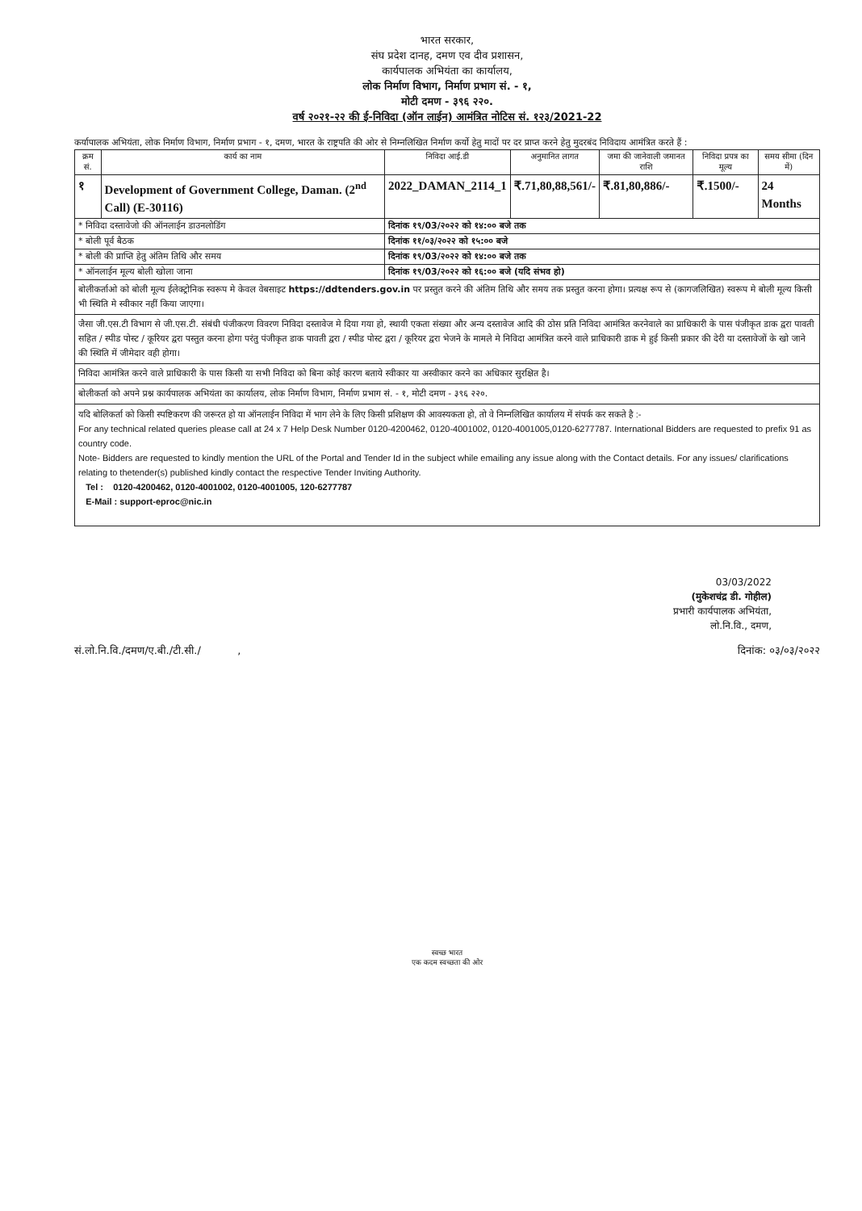भारत सरकार,
संघ प्रदेश दानह, दमण एव दीव प्रशासन,
कार्यपालक अभियंता का कार्यालय,
लोक निर्माण विभाग, निर्माण प्रभाग सं. - १,
मोटी दमण - ३९६ २२०.
वर्ष २०२१-२२ की ई-निविदा (ऑन लाईन) आमंत्रित नोटिस सं. १२३/2021-22
कर्यापालक अभियंता, लोक निर्माण विभाग, निर्माण प्रभाग - १, दमण, भारत के राष्ट्रपति की ओर से निम्नलिखित निर्माण कर्यो हेतु मादों पर दर प्राप्त करने हेतु मुदरबंद निविदाय आमंत्रित करते हैं :
| क्रम सं. | कार्य का नाम | निविदा आई.डी | अनुमानित लागत | जमा की जानेवाली जमानत राशि | निविदा प्रपत्र का मूल्य | समय सीमा (दिन में) |
| --- | --- | --- | --- | --- | --- | --- |
| १ | Development of Government College, Daman. (2<sup>nd</sup> Call) (E-30116) | 2022_DAMAN_2114_1 | ₹.71,80,88,561/- | ₹.81,80,886/- | ₹.1500/- | 24 Months |
| * निविदा दस्तावेजो की ऑनलाईन डाउनलोडिंग | | दिनांक १९/03/२०२२ को १४:०० बजे तक | | | | |
| * बोली पूर्व बैठक | | दिनांक ११/०३/२०२२ को १५:०० बजे | | | | |
| * बोली की प्राप्ति हेतु अंतिम तिथि और समय | | दिनांक १९/03/२०२२ को १४:०० बजे तक | | | | |
| * ऑनलाईन मूल्य बोली खोला जाना | | दिनांक १९/03/२०२२ को १६:०० बजे (यदि संभव हो) | | | | |
बोलीकर्ताओ को बोली मूल्य ईलेक्ट्रोनिक स्वरूप मे केवल वेबसाइट https://ddtenders.gov.in पर प्रस्तुत करने की अंतिम तिथि और समय तक प्रस्तुत करना होगा। प्रत्यक्ष रूप से (कागजलिखित) स्वरूप मे बोली मूल्य किसी भी स्थिति मे स्वीकार नहीं किया जाएगा।
जैसा जी.एस.टी विभाग से जी.एस.टी. संबंधी पंजीकरण विवरण निविदा दस्तावेज मे दिया गया हो, स्थायी एकता संख्या और अन्य दस्तावेज आदि की ठोस प्रति निविदा आमंत्रित करनेवाले का प्राधिकारी के पास पंजीकृत डाक द्वरा पावती सहित / स्पीड पोस्ट / कूरियर द्वरा पस्तुत करना होगा परंतु पंजीकृत डाक पावती द्वरा / स्पीड पोस्ट द्वरा / कूरियर द्वरा भेजने के मामले मे निविदा आमंत्रित करने वाले प्राधिकारी डाक मे हुई किसी प्रकार की देरी या दस्तावेजों के खो जाने की स्थिति में जीमेदार वही होगा।
निविदा आमंत्रित करने वाले प्राधिकारी के पास किसी या सभी निविदा को बिना कोई कारण बताये स्वीकार या अस्वीकार करने का अधिकार सुरक्षित है।
बोलीकर्ता को अपने प्रश्न कार्यपालक अभियंता का कार्यालय, लोक निर्माण विभाग, निर्माण प्रभाग सं. - १, मोटी दमण - ३९६ २२०.
यदि बोलिकर्ता को किसी स्पष्टिकरण की जरूरत हो या ऑनलाईन निविदा में भाग लेने के लिए किसी प्रशिक्षण की आवस्यकता हो, तो वे निम्नलिखित कार्यालय में संपर्क कर सकते है :-
For any technical related queries please call at 24 x 7 Help Desk Number 0120-4200462, 0120-4001002, 0120-4001005,0120-6277787. International Bidders are requested to prefix 91 as country code.
Note- Bidders are requested to kindly mention the URL of the Portal and Tender Id in the subject while emailing any issue along with the Contact details. For any issues/ clarifications relating to thetender(s) published kindly contact the respective Tender Inviting Authority.
Tel : 0120-4200462, 0120-4001002, 0120-4001005, 120-6277787
E-Mail : support-eproc@nic.in
03/03/2022
(मुकेशचंद्र डी. गोहील)
प्रभारी कार्यपालक अभियंता,
लो.नि.वि., दमण,
सं.लो.नि.वि./दमण/ए.बी./टी.सी./ , दिनांक: ०३/०३/२०२२
स्वच्छ भारत
एक कदम स्वच्छता की ओर